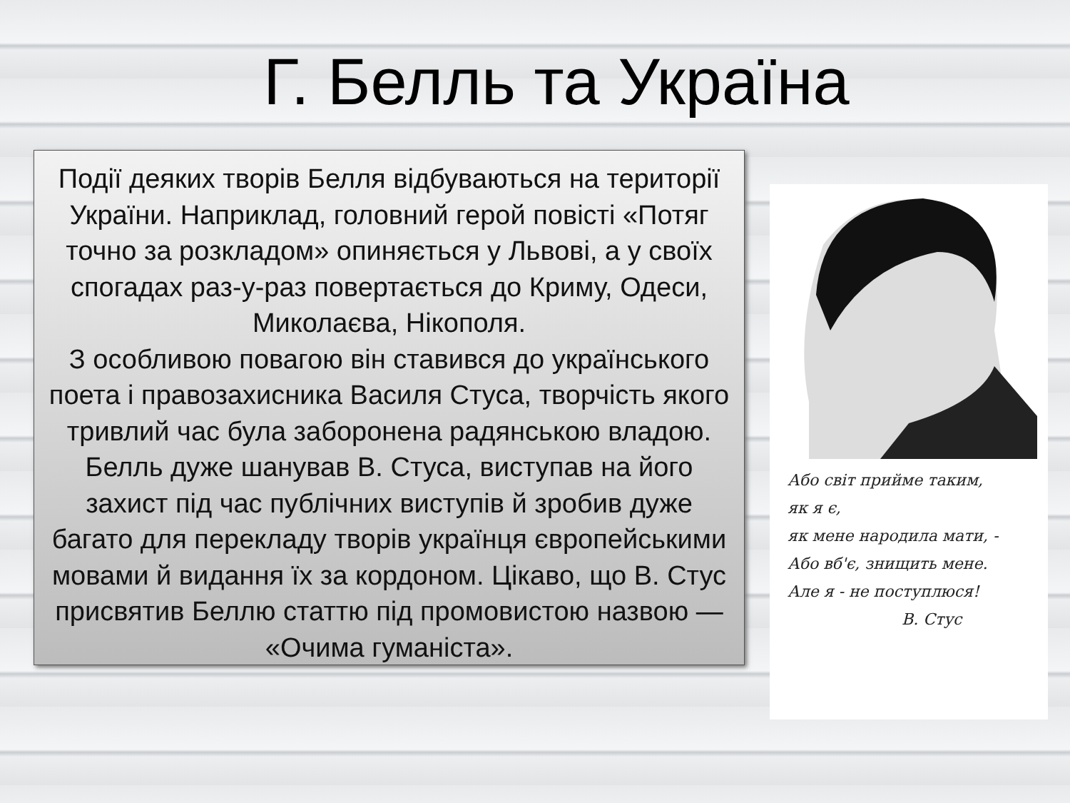Г. Белль та Україна
Події деяких творів Белля відбуваються на території України. Наприклад, головний герой повісті «Потяг точно за розкладом» опиняється у Львові, а у своїх спогадах раз-у-раз повертається до Криму, Одеси, Миколаєва, Нікополя.
З особливою повагою він ставився до українського поета і правозахисника Василя Стуса, творчість якого тривлий час була заборонена радянською владою. Белль дуже шанував В. Стуса, виступав на його захист під час публічних виступів й зробив дуже багато для перекладу творів українця європейськими мовами й видання їх за кордоном. Цікаво, що В. Стус присвятив Беллю статтю під промовистою назвою — «Очима гуманіста».
Або світ прийме таким,
як я є,
як мене народила мати, -
Або вб'є, знищить мене.
Але я - не поступлюся!
В. Стус